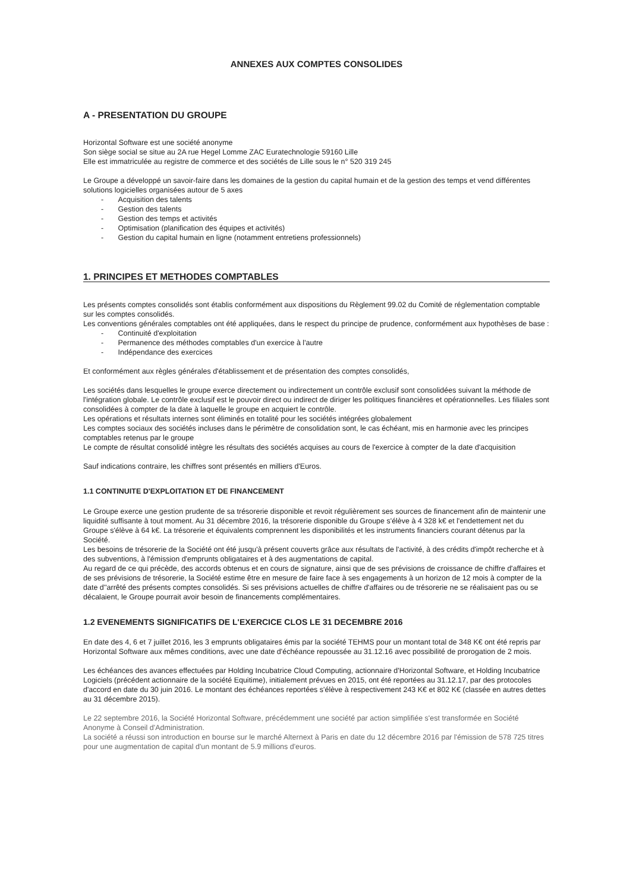ANNEXES AUX COMPTES CONSOLIDES
A - PRESENTATION DU GROUPE
Horizontal Software est une société anonyme
Son siège social se situe au 2A rue Hegel Lomme ZAC Euratechnologie 59160 Lille
Elle est immatriculée au registre de commerce et des sociétés de Lille sous le n° 520 319 245
Le Groupe a développé un savoir-faire dans les domaines de la gestion du capital humain et de la gestion des temps et vend différentes solutions logicielles organisées autour de 5 axes
- Acquisition des talents
- Gestion des talents
- Gestion des temps et activités
- Optimisation (planification des équipes et activités)
- Gestion du capital humain en ligne (notamment entretiens professionnels)
1. PRINCIPES ET METHODES COMPTABLES
Les présents comptes consolidés sont établis conformément aux dispositions du Règlement 99.02 du Comité de réglementation comptable sur les comptes consolidés.
Les conventions générales comptables ont été appliquées, dans le respect du principe de prudence, conformément aux hypothèses de base :
- Continuité d'exploitation
- Permanence des méthodes comptables d'un exercice à l'autre
- Indépendance des exercices
Et conformément aux règles générales d'établissement et de présentation des comptes consolidés,
Les sociétés dans lesquelles le groupe exerce directement ou indirectement un contrôle exclusif sont consolidées suivant la méthode de l'intégration globale. Le contrôle exclusif est le pouvoir direct ou indirect de diriger les politiques financières et opérationnelles. Les filiales sont consolidées à compter de la date à laquelle le groupe en acquiert le contrôle.
Les opérations et résultats internes sont éliminés en totalité pour les sociétés intégrées globalement
Les comptes sociaux des sociétés incluses dans le périmètre de consolidation sont, le cas échéant, mis en harmonie avec les principes comptables retenus par le groupe
Le compte de résultat consolidé intègre les résultats des sociétés acquises au cours de l'exercice à compter de la date d'acquisition
Sauf indications contraire, les chiffres sont présentés en milliers d'Euros.
1.1 CONTINUITE D'EXPLOITATION ET DE FINANCEMENT
Le Groupe exerce une gestion prudente de sa trésorerie disponible et revoit régulièrement ses sources de financement afin de maintenir une liquidité suffisante à tout moment. Au 31 décembre 2016, la trésorerie disponible du Groupe s'élève à 4 328 k€ et l'endettement net du Groupe s'élève à 64 k€. La trésorerie et équivalents comprennent les disponibilités et les instruments financiers courant détenus par la Société.
Les besoins de trésorerie de la Société ont été jusqu'à présent couverts grâce aux résultats de l'activité, à des crédits d'impôt recherche et à des subventions, à l'émission d'emprunts obligataires et à des augmentations de capital.
Au regard de ce qui précède, des accords obtenus et en cours de signature, ainsi que de ses prévisions de croissance de chiffre d'affaires et de ses prévisions de trésorerie, la Société estime être en mesure de faire face à ses engagements à un horizon de 12 mois à compter de la date d''arrêté des présents comptes consolidés. Si ses prévisions actuelles de chiffre d'affaires ou de trésorerie ne se réalisaient pas ou se décalaient, le Groupe pourrait avoir besoin de financements complémentaires.
1.2 EVENEMENTS SIGNIFICATIFS DE L'EXERCICE CLOS LE 31 DECEMBRE 2016
En date des 4, 6 et 7 juillet 2016, les 3 emprunts obligataires émis par la société TEHMS pour un montant total de 348 K€ ont été repris par Horizontal Software aux mêmes conditions, avec une date d'échéance repoussée au 31.12.16 avec possibilité de prorogation de 2 mois.
Les échéances des avances effectuées par Holding Incubatrice Cloud Computing, actionnaire d'Horizontal Software, et Holding Incubatrice Logiciels (précédent actionnaire de la société Equitime), initialement prévues en 2015, ont été reportées au 31.12.17, par des protocoles d'accord en date du 30 juin 2016. Le montant des échéances reportées s'élève à respectivement 243 K€ et 802 K€ (classée en autres dettes au 31 décembre 2015).
Le 22 septembre 2016, la Société Horizontal Software, précédemment une société par action simplifiée s'est transformée en Société Anonyme à Conseil d'Administration.
La société a réussi son introduction en bourse sur le marché Alternext à Paris en date du 12 décembre 2016 par l'émission de 578 725 titres pour une augmentation de capital d'un montant de 5.9 millions d'euros.